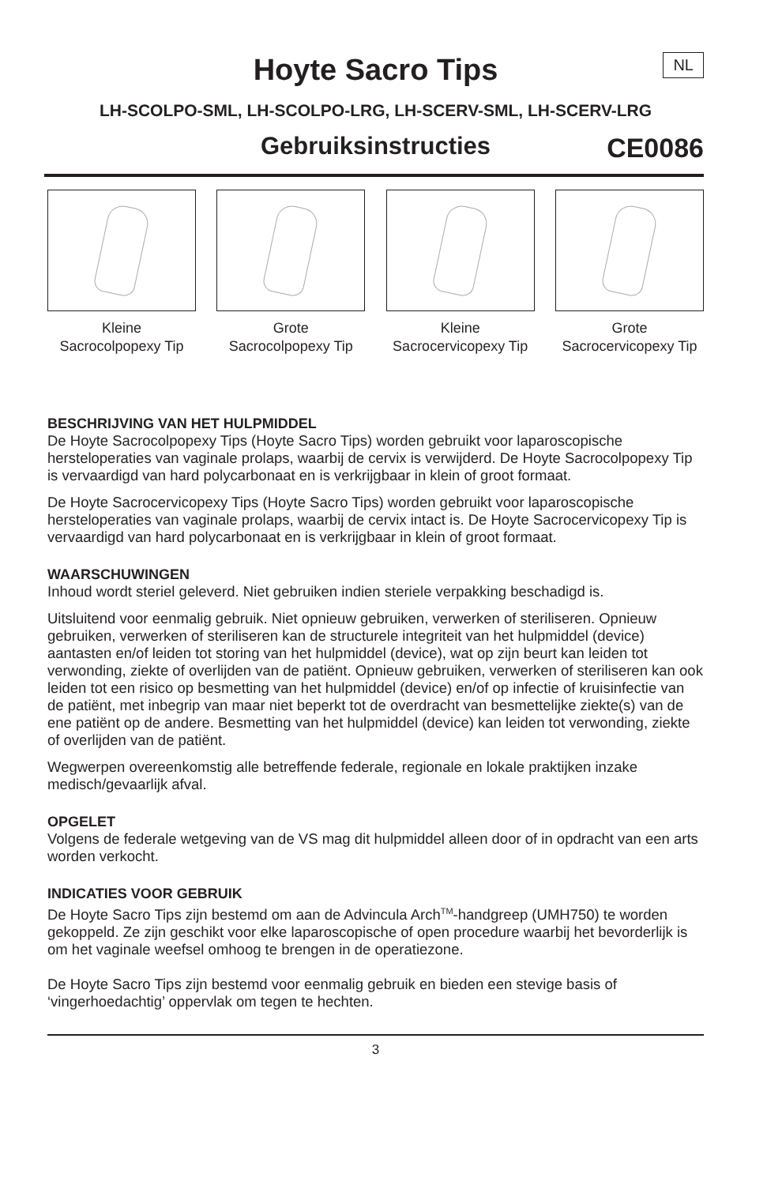Hoyte Sacro Tips
NL
LH-SCOLPO-SML, LH-SCOLPO-LRG, LH-SCERV-SML, LH-SCERV-LRG
Gebruiksinstructies
CE0086
Kleine
Sacrocolpopexy Tip
Grote
Sacrocolpopexy Tip
Kleine
Sacrocervicopexy Tip
Grote
Sacrocervicopexy Tip
BESCHRIJVING VAN HET HULPMIDDEL
De Hoyte Sacrocolpopexy Tips (Hoyte Sacro Tips) worden gebruikt voor laparoscopische hersteloperaties van vaginale prolaps, waarbij de cervix is verwijderd. De Hoyte Sacrocolpopexy Tip is vervaardigd van hard polycarbonaat en is verkrijgbaar in klein of groot formaat.
De Hoyte Sacrocervicopexy Tips (Hoyte Sacro Tips) worden gebruikt voor laparoscopische hersteloperaties van vaginale prolaps, waarbij de cervix intact is. De Hoyte Sacrocervicopexy Tip is vervaardigd van hard polycarbonaat en is verkrijgbaar in klein of groot formaat.
WAARSCHUWINGEN
Inhoud wordt steriel geleverd. Niet gebruiken indien steriele verpakking beschadigd is.
Uitsluitend voor eenmalig gebruik. Niet opnieuw gebruiken, verwerken of steriliseren. Opnieuw gebruiken, verwerken of steriliseren kan de structurele integriteit van het hulpmiddel (device) aantasten en/of leiden tot storing van het hulpmiddel (device), wat op zijn beurt kan leiden tot verwonding, ziekte of overlijden van de patiënt. Opnieuw gebruiken, verwerken of steriliseren kan ook leiden tot een risico op besmetting van het hulpmiddel (device) en/of op infectie of kruisinfectie van de patiënt, met inbegrip van maar niet beperkt tot de overdracht van besmettelijke ziekte(s) van de ene patiënt op de andere. Besmetting van het hulpmiddel (device) kan leiden tot verwonding, ziekte of overlijden van de patiënt.
Wegwerpen overeenkomstig alle betreffende federale, regionale en lokale praktijken inzake medisch/gevaarlijk afval.
OPGELET
Volgens de federale wetgeving van de VS mag dit hulpmiddel alleen door of in opdracht van een arts worden verkocht.
INDICATIES VOOR GEBRUIK
De Hoyte Sacro Tips zijn bestemd om aan de Advincula Arch<sup>TM</sup>-handgreep (UMH750) te worden gekoppeld. Ze zijn geschikt voor elke laparoscopische of open procedure waarbij het bevorderlijk is om het vaginale weefsel omhoog te brengen in de operatiezone.
De Hoyte Sacro Tips zijn bestemd voor eenmalig gebruik en bieden een stevige basis of ‘vingerhoedachtig’ oppervlak om tegen te hechten.
3